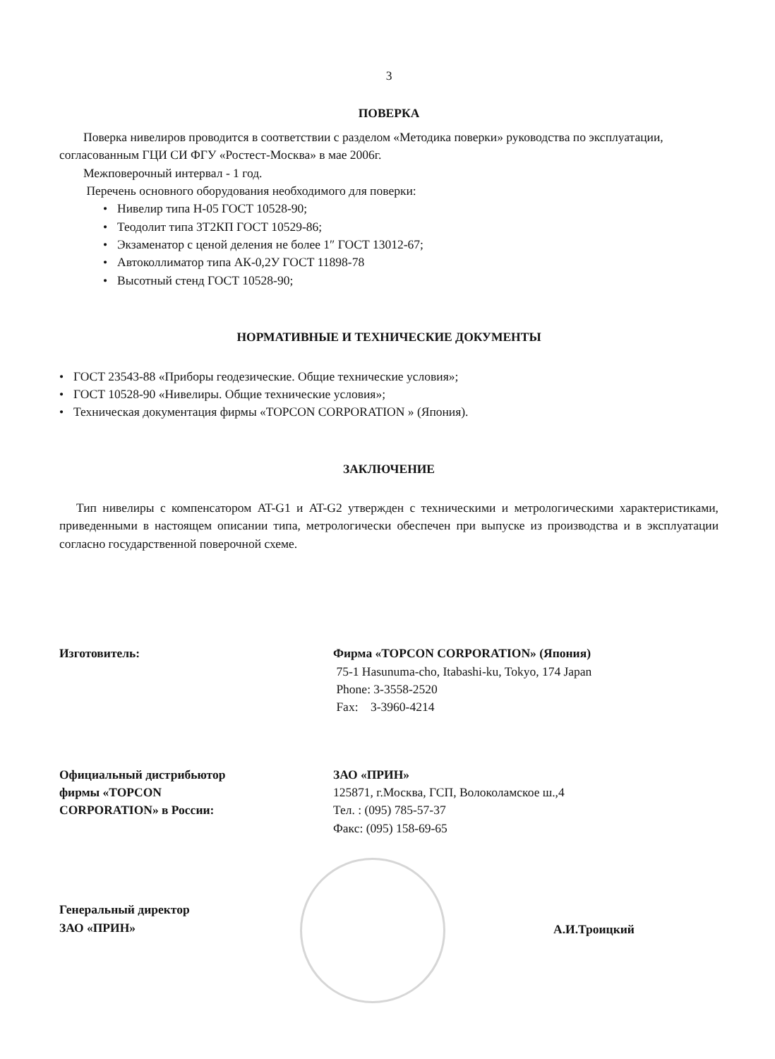3
ПОВЕРКА
Поверка нивелиров проводится в соответствии с разделом «Методика поверки» руководства по эксплуатации, согласованным ГЦИ СИ ФГУ «Ростест-Москва» в мае 2006г.
Межповерочный интервал - 1 год.
Перечень основного оборудования необходимого для поверки:
• Нивелир типа Н-05 ГОСТ 10528-90;
• Теодолит типа 3Т2КП ГОСТ 10529-86;
• Экзаменатор с ценой деления не более 1″ ГОСТ 13012-67;
• Автоколлиматор типа АК-0,2У ГОСТ 11898-78
• Высотный стенд ГОСТ 10528-90;
НОРМАТИВНЫЕ И ТЕХНИЧЕСКИЕ ДОКУМЕНТЫ
• ГОСТ 23543-88 «Приборы геодезические. Общие технические условия»;
• ГОСТ 10528-90 «Нивелиры. Общие технические условия»;
• Техническая документация фирмы «TOPCON CORPORATION » (Япония).
ЗАКЛЮЧЕНИЕ
Тип нивелиры с компенсатором AT-G1 и AT-G2 утвержден с техническими и метрологическими характеристиками, приведенными в настоящем описании типа, метрологически обеспечен при выпуске из производства и в эксплуатации согласно государственной поверочной схеме.
Изготовитель: Фирма «TOPCON CORPORATION» (Япония)
75-1 Hasunuma-cho, Itabashi-ku, Tokyo, 174 Japan
Phone: 3-3558-2520
Fax: 3-3960-4214
Официальный дистрибьютор
фирмы «TOPCON
CORPORATION» в России:
ЗАО «ПРИН»
125871, г.Москва, ГСП, Волоколамское ш.,4
Тел. : (095) 785-57-37
Факс: (095) 158-69-65
Генеральный директор
ЗАО «ПРИН»
А.И.Троицкий